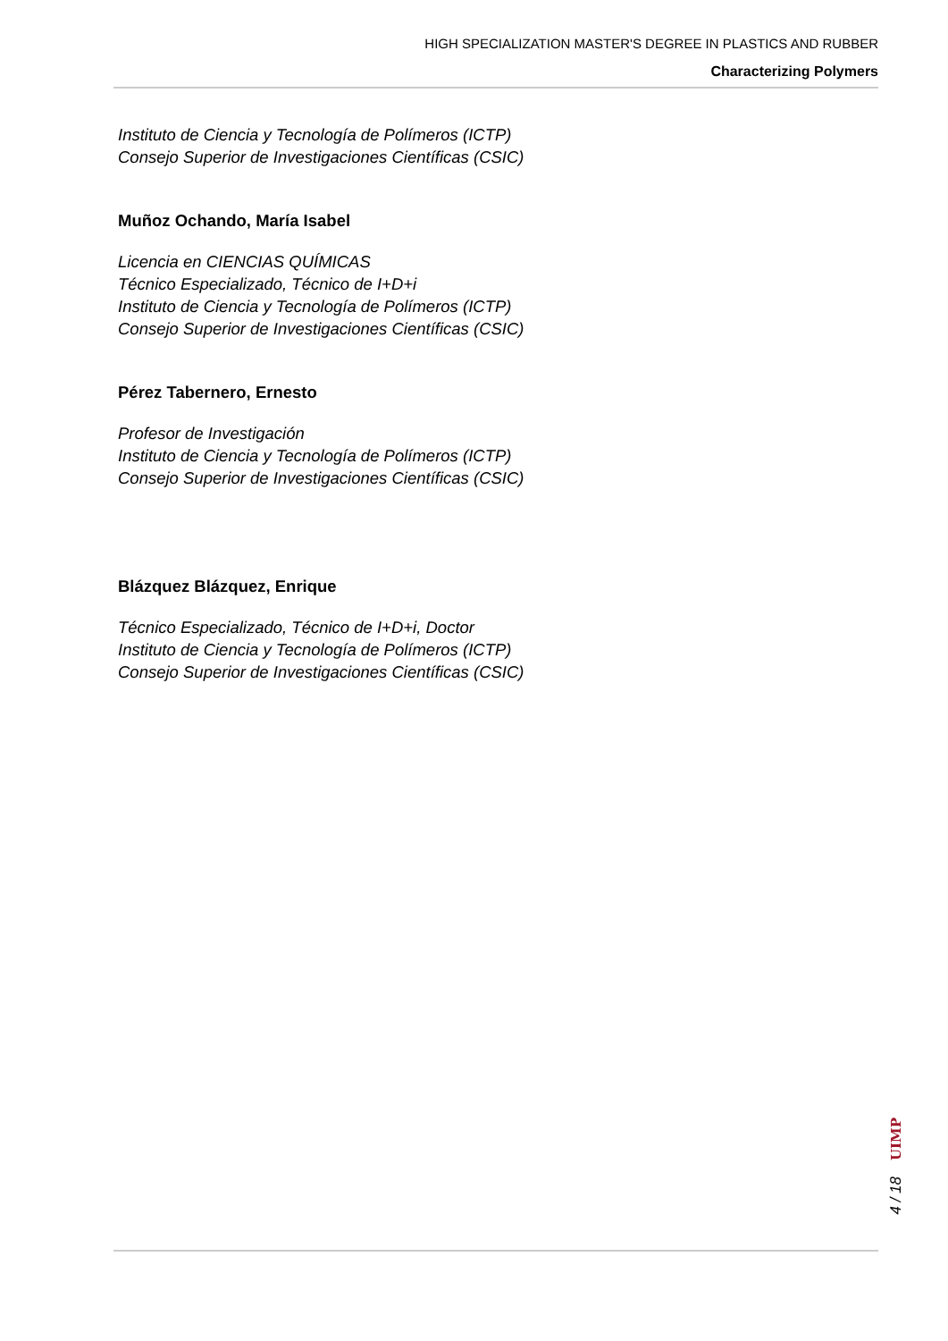HIGH SPECIALIZATION MASTER'S DEGREE IN PLASTICS AND RUBBER
Characterizing Polymers
Instituto de Ciencia y Tecnología de Polímeros (ICTP)
Consejo Superior de Investigaciones Científicas (CSIC)
Muñoz Ochando, María Isabel
Licencia en CIENCIAS QUÍMICAS
Técnico Especializado, Técnico de I+D+i
Instituto de Ciencia y Tecnología de Polímeros (ICTP)
Consejo Superior de Investigaciones Científicas (CSIC)
Pérez Tabernero, Ernesto
Profesor de Investigación
Instituto de Ciencia y Tecnología de Polímeros (ICTP)
Consejo Superior de Investigaciones Científicas (CSIC)
Blázquez Blázquez, Enrique
Técnico Especializado, Técnico de I+D+i, Doctor
Instituto de Ciencia y Tecnología de Polímeros (ICTP)
Consejo Superior de Investigaciones Científicas (CSIC)
UIMP
4 / 18